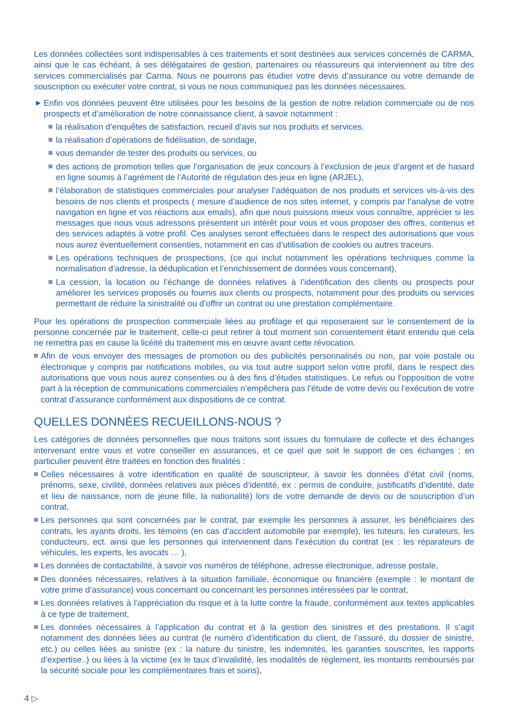Les données collectées sont indispensables à ces traitements et sont destinées aux services concernés de CARMA, ainsi que le cas échéant, à ses délégataires de gestion, partenaires ou réassureurs qui interviennent au titre des services commercialisés par Carma. Nous ne pourrons pas étudier votre devis d’assurance ou votre demande de souscription ou exécuter votre contrat, si vous ne nous communiquez pas les données nécessaires.
▶ Enfin vos données peuvent être utilisées pour les besoins de la gestion de notre relation commerciale ou de nos prospects et d’amélioration de notre connaissance client, à savoir notamment :
la réalisation d’enquêtes de satisfaction, recueil d’avis sur nos produits et services,
la réalisation d’opérations de fidélisation, de sondage,
vous demander de tester des produits ou services, ou
des actions de promotion telles que l’organisation de jeux concours à l’exclusion de jeux d’argent et de hasard en ligne soumis à l’agrément de l’Autorité de régulation des jeux en ligne (ARJEL),
l’élaboration de statistiques commerciales pour analyser l’adéquation de nos produits et services vis-à-vis des besoins de nos clients et prospects ( mesure d’audience de nos sites internet, y compris par l’analyse de votre navigation en ligne et vos réactions aux emails), afin que nous puissions mieux vous connaître, apprécier si les messages que nous vous adressons présentent un intérêt pour vous et vous proposer des offres, contenus et des services adaptés à votre profil. Ces analyses seront effectuées dans le respect des autorisations que vous nous aurez éventuellement consenties, notamment en cas d’utilisation de cookies ou autres traceurs.
Les opérations techniques de prospections, (ce qui inclut notamment les opérations techniques comme la normalisation d’adresse, la déduplication et l’enrichissement de données vous concernant),
La cession, la location ou l’échange de données relatives à l’identification des clients ou prospects pour améliorer les services proposés ou fournis aux clients ou prospects, notamment pour des produits ou services permettant de réduire la sinistralité ou d’offrir un contrat ou une prestation complémentaire.
Pour les opérations de prospection commerciale liées au profilage et qui reposeraient sur le consentement de la personne concernée par le traitement, celle-ci peut retirer à tout moment son consentement étant entendu que cela ne remettra pas en cause la licéité du traitement mis en œuvre avant cette révocation.
Afin de vous envoyer des messages de promotion ou des publicités personnalisés ou non, par voie postale ou électronique y compris par notifications mobiles, ou via tout autre support selon votre profil, dans le respect des autorisations que vous nous aurez consenties ou à des fins d’études statistiques. Le refus ou l’opposition de votre part à la réception de communications commerciales n’empêchera pas l’étude de votre devis ou l’exécution de votre contrat d’assurance conformément aux dispositions de ce contrat.
QUELLES DONNÉES RECUEILLONS-NOUS ?
Les catégories de données personnelles que nous traitons sont issues du formulaire de collecte et des échanges intervenant entre vous et votre conseiller en assurances, et ce quel que soit le support de ces échanges ; en particulier peuvent être traitées en fonction des finalités :
Celles nécessaires à votre identification en qualité de souscripteur, à savoir les données d’état civil (noms, prénoms, sexe, civilité, données relatives aux pièces d’identité, ex : permis de conduire, justificatifs d’identité, date et lieu de naissance, nom de jeune fille, la nationalité) lors de votre demande de devis ou de souscription d’un contrat,
Les personnes qui sont concernées par le contrat, par exemple les personnes à assurer, les bénéficiaires des contrats, les ayants droits, les témoins (en cas d’accident automobile par exemple), les tuteurs, les curateurs, les conducteurs, ect. ainsi que les personnes qui interviennent dans l’exécution du contrat (ex : les réparateurs de véhicules, les experts, les avocats … ),
Les données de contactabilité, à savoir vos numéros de téléphone, adresse électronique, adresse postale,
Des données nécessaires, relatives à la situation familiale, économique ou financière (exemple : le montant de votre prime d’assurance) vous concernant ou concernant les personnes intéressées par le contrat,
Les données relatives à l’appréciation du risque et à la lutte contre la fraude, conformément aux textes applicables à ce type de traitement,
Les données nécessaires à l’application du contrat et à la gestion des sinistres et des prestations. Il s’agit notamment des données liées au contrat (le numéro d’identification du client, de l’assuré, du dossier de sinistre, etc.) ou celles liées au sinistre (ex : la nature du sinistre, les indemnités, les garanties souscrites, les rapports d’expertise..) ou liées à la victime (ex le taux d’invalidité, les modalités de règlement, les montants remboursés par la sécurité sociale pour les complémentaires frais et soins),
4 ▷